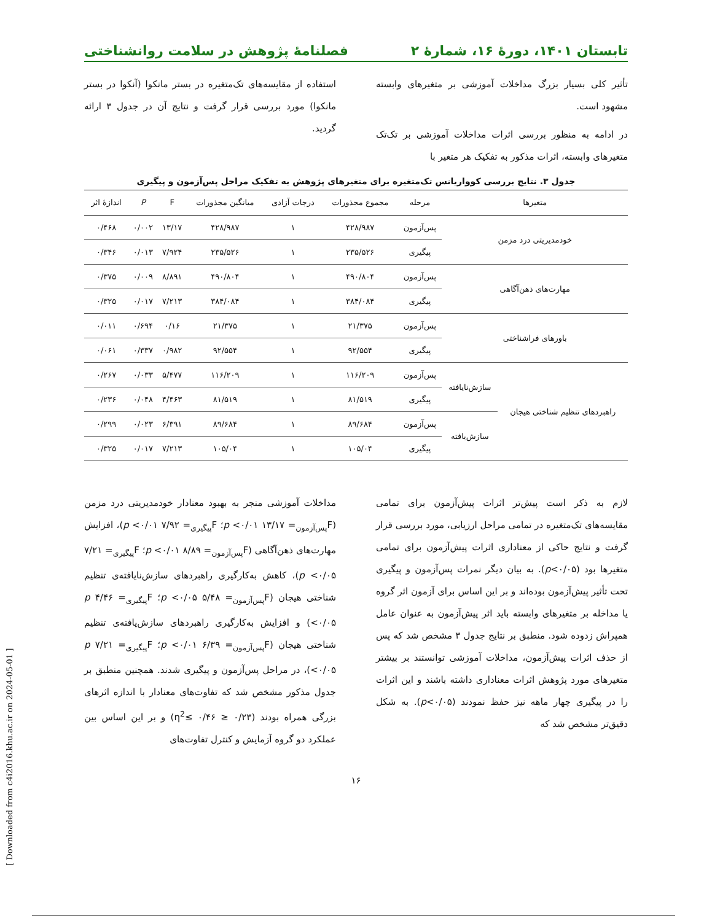تابستان ۱۴۰۱، دورهٔ ۱۶، شمارهٔ ۲ فصلنامهٔ پژوهش در سلامت روانشناختی
تأثیر کلی بسیار بزرگ مداخلات آموزشی بر متغیرهای وابسته مشهود است.
در ادامه به منظور بررسی اثرات مداخلات آموزشی بر تک‌تک متغیرهای وابسته، اثرات مذکور به تفکیک هر متغیر با
استفاده از مقایسه‌های تک‌متغیره در بستر مانکوا (آنکوا در بستر مانکوا) مورد بررسی قرار گرفت و نتایج آن در جدول ۳ ارائه گردید.
جدول ۳. نتایج بررسی کوواریانس تک‌متغیره برای متغیرهای پژوهش به تفکیک مراحل پس‌آزمون و پیگیری
| متغیرها | | مرحله | مجموع مجذورات | درجات آزادی | میانگین مجذورات | F | P | اندازهٔ اثر |
| --- | --- | --- | --- | --- | --- | --- | --- | --- |
| خودمدیریتی درد مزمن | | پس‌آزمون | ۴۲۸/۹۸۷ | ۱ | ۴۲۸/۹۸۷ | ۱۳/۱۷ | ۰/۰۰۲ | ۰/۴۶۸ |
| | | پیگیری | ۲۳۵/۵۲۶ | ۱ | ۲۳۵/۵۲۶ | ۷/۹۲۴ | ۰/۰۱۳ | ۰/۳۴۶ |
| مهارت‌های ذهن‌آگاهی | | پس‌آزمون | ۴۹۰/۸۰۴ | ۱ | ۴۹۰/۸۰۴ | ۸/۸۹۱ | ۰/۰۰۹ | ۰/۳۷۵ |
| | | پیگیری | ۳۸۴/۰۸۴ | ۱ | ۳۸۴/۰۸۴ | ۷/۲۱۳ | ۰/۰۱۷ | ۰/۳۲۵ |
| باورهای فراشناختی | | پس‌آزمون | ۲۱/۳۷۵ | ۱ | ۲۱/۳۷۵ | ۰/۱۶ | ۰/۶۹۴ | ۰/۰۱۱ |
| | | پیگیری | ۹۲/۵۵۴ | ۱ | ۹۲/۵۵۴ | ۰/۹۸۲ | ۰/۳۳۷ | ۰/۰۶۱ |
| راهبردهای تنظیم شناختی هیجان | سازش‌نایافته | پس‌آزمون | ۱۱۶/۲۰۹ | ۱ | ۱۱۶/۲۰۹ | ۵/۴۷۷ | ۰/۰۳۳ | ۰/۲۶۷ |
| | | پیگیری | ۸۱/۵۱۹ | ۱ | ۸۱/۵۱۹ | ۴/۴۶۳ | ۰/۰۴۸ | ۰/۲۳۶ |
| | سازش‌یافته | پس‌آزمون | ۸۹/۶۸۴ | ۱ | ۸۹/۶۸۴ | ۶/۳۹۱ | ۰/۰۲۳ | ۰/۲۹۹ |
| | | پیگیری | ۱۰۵/۰۴ | ۱ | ۱۰۵/۰۴ | ۷/۲۱۳ | ۰/۰۱۷ | ۰/۳۲۵ |
لازم به ذکر است پیش‌تر اثرات پیش‌آزمون برای تمامی مقایسه‌های تک‌متغیره در تمامی مراحل ارزیابی، مورد بررسی قرار گرفت و نتایج حاکی از معناداری اثرات پیش‌آزمون برای تمامی متغیرها بود (p<۰/۰۵). به بیان دیگر نمرات پس‌آزمون و پیگیری تحت تأثیر پیش‌آزمون بوده‌اند و بر این اساس برای آزمون اثر گروه یا مداخله بر متغیرهای وابسته باید اثر پیش‌آزمون به عنوان عامل همپراش زدوده شود. منطبق بر نتایج جدول ۳ مشخص شد که پس از حذف اثرات پیش‌آزمون، مداخلات آموزشی توانستند بر بیشتر متغیرهای مورد پژوهش اثرات معناداری داشته باشند و این اثرات را در پیگیری چهار ماهه نیز حفظ نمودند (p<۰/۰۵). به شکل دقیق‌تر مشخص شد که
مداخلات آموزشی منجر به بهبود معنادار خودمدیریتی درد مزمن (F<sub>پس‌آزمون</sub>= ۱۳/۱۷ p <۰/۰۱؛ F<sub>پیگیری</sub>= ۷/۹۲ p <۰/۰۱)، افزایش مهارت‌های ذهن‌آگاهی (F<sub>پس‌آزمون</sub>= ۸/۸۹ p <۰/۰۱؛ F<sub>پیگیری</sub>= ۷/۲۱ p <۰/۰۵)، کاهش به‌کارگیری راهبردهای سازش‌نایافته‌ی تنظیم شناختی هیجان (F<sub>پس‌آزمون</sub>= ۵/۴۸ p <۰/۰۵؛ F<sub>پیگیری</sub>= ۴/۴۶ p <۰/۰۵) و افزایش به‌کارگیری راهبردهای سازش‌یافته‌ی تنظیم شناختی هیجان (F<sub>پس‌آزمون</sub>= ۶/۳۹ p <۰/۰۱؛ F<sub>پیگیری</sub>= ۷/۲۱ p <۰/۰۵)، در مراحل پس‌آزمون و پیگیری شدند. همچنین منطبق بر جدول مذکور مشخص شد که تفاوت‌های معنادار با اندازه اثرهای بزرگی همراه بودند (۰/۲۳ ≤ η<sup>2</sup>≤ ۰/۴۶) و بر این اساس بین عملکرد دو گروه آزمایش و کنترل تفاوت‌های
۱۶
[ Downloaded from c4i2016.khu.ac.ir on 2024-05-01 ]